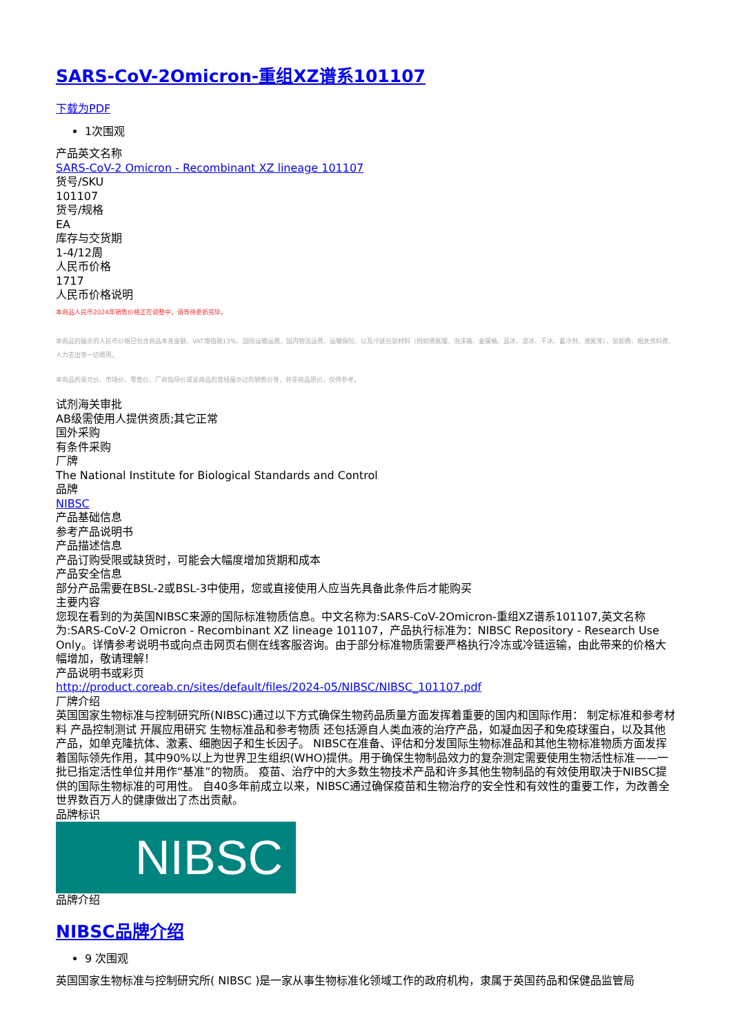SARS-CoV-2Omicron-重组XZ谱系101107
下载为PDF
1次围观
产品英文名称
SARS-CoV-2 Omicron - Recombinant XZ lineage 101107
货号/SKU
101107
货号/规格
EA
库存与交货期
1-4/12周
人民币价格
1717
人民币价格说明
本商品人民币2024年销售价格正在调整中，请等待更新完毕。
本商品的展示的人民币价格已包含商品本身金额、VAT增值税13%、国际运输运费、国内物流运费、运输保险、以及冷链包装材料（例如液氮罐、泡沫箱、金属桶、蓝冰、湿冰、干冰、蓄冷剂、液氮等）、装卸费、相关资料费、人力支出等一切费用。
本商品的美元价、市场价、零售价、厂商指导价或该商品的曾经展示过的销售价等，并非商品原价，仅供参考。
试剂海关审批
AB级需使用人提供资质;其它正常
国外采购
有条件采购
厂牌
The National Institute for Biological Standards and Control
品牌
NIBSC
产品基础信息
参考产品说明书
产品描述信息
产品订购受限或缺货时，可能会大幅度增加货期和成本
产品安全信息
部分产品需要在BSL-2或BSL-3中使用，您或直接使用人应当先具备此条件后才能购买
主要内容
您现在看到的为英国NIBSC来源的国际标准物质信息。中文名称为:SARS-CoV-2Omicron-重组XZ谱系101107,英文名称为:SARS-CoV-2 Omicron - Recombinant XZ lineage 101107，产品执行标准为：NIBSC Repository - Research Use Only。详情参考说明书或向点击网页右侧在线客服咨询。由于部分标准物质需要严格执行冷冻或冷链运输，由此带来的价格大幅增加，敬请理解！
产品说明书或彩页
http://product.coreab.cn/sites/default/files/2024-05/NIBSC/NIBSC_101107.pdf
厂牌介绍
英国国家生物标准与控制研究所(NIBSC)通过以下方式确保生物药品质量方面发挥着重要的国内和国际作用： 制定标准和参考材料 产品控制测试 开展应用研究 生物标准品和参考物质 还包括源自人类血液的治疗产品，如凝血因子和免疫球蛋白，以及其他产品，如单克隆抗体、激素、细胞因子和生长因子。 NIBSC在准备、评估和分发国际生物标准品和其他生物标准物质方面发挥着国际领先作用，其中90%以上为世界卫生组织(WHO)提供。用于确保生物制品效力的复杂测定需要使用生物活性标准——一批已指定活性单位并用作“基准”的物质。 疫苗、治疗中的大多数生物技术产品和许多其他生物制品的有效使用取决于NIBSC提供的国际生物标准的可用性。 自40多年前成立以来，NIBSC通过确保疫苗和生物治疗的安全性和有效性的重要工作，为改善全世界数百万人的健康做出了杰出贡献。
品牌标识
NIBSC
品牌介绍
NIBSC品牌介绍
9 次围观
英国国家生物标准与控制研究所( NIBSC )是一家从事生物标准化领域工作的政府机构，隶属于英国药品和保健品监管局